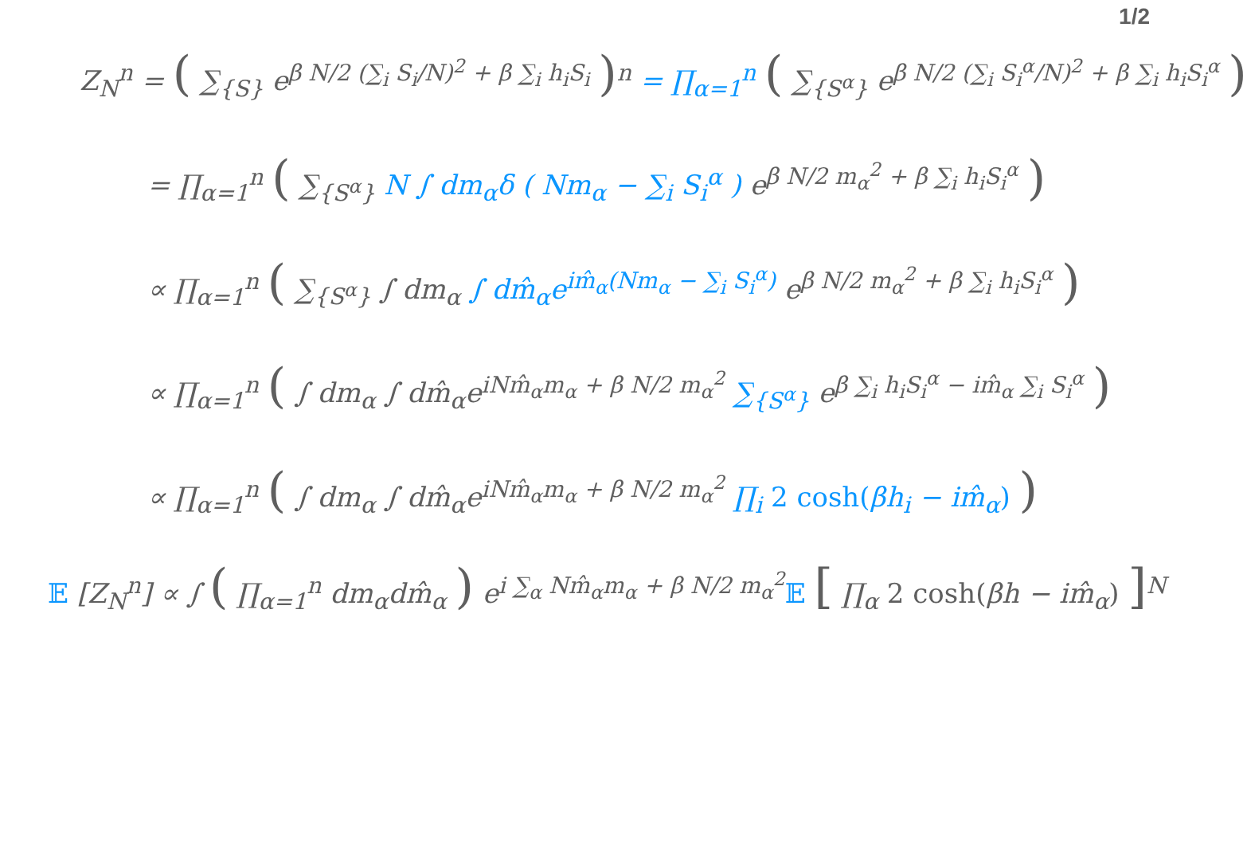1/2
Z<sub>N</sub><sup>n</sup> = ( ∑<sub>{S}</sub> e<sup>β N/2 (∑<sub>i</sub> S<sub>i</sub>/N)<sup>2</sup> + β ∑<sub>i</sub> h<sub>i</sub>S<sub>i</sub></sup> )<sup>n</sup> = ∏<sub>α=1</sub><sup>n</sup> ( ∑<sub>{S<sup>α</sup>}</sub> e<sup>β N/2 (∑<sub>i</sub> S<sub>i</sub><sup>α</sup>/N)<sup>2</sup> + β ∑<sub>i</sub> h<sub>i</sub>S<sub>i</sub><sup>α</sup></sup> )
= ∏<sub>α=1</sub><sup>n</sup> ( ∑<sub>{S<sup>α</sup>}</sub> N ∫ dm<sub>α</sub>δ ( Nm<sub>α</sub> − ∑<sub>i</sub> S<sub>i</sub><sup>α</sup> ) e<sup>β N/2 m<sub>α</sub><sup>2</sup> + β ∑<sub>i</sub> h<sub>i</sub>S<sub>i</sub><sup>α</sup></sup> )
∝ ∏<sub>α=1</sub><sup>n</sup> ( ∑<sub>{S<sup>α</sup>}</sub> ∫ dm<sub>α</sub> ∫ dm̂<sub>α</sub>e<sup>im̂<sub>α</sub>(Nm<sub>α</sub> − ∑<sub>i</sub> S<sub>i</sub><sup>α</sup>)</sup> e<sup>β N/2 m<sub>α</sub><sup>2</sup> + β ∑<sub>i</sub> h<sub>i</sub>S<sub>i</sub><sup>α</sup></sup> )
∝ ∏<sub>α=1</sub><sup>n</sup> ( ∫ dm<sub>α</sub> ∫ dm̂<sub>α</sub>e<sup>iNm̂<sub>α</sub>m<sub>α</sub> + β N/2 m<sub>α</sub><sup>2</sup></sup> ∑<sub>{S<sup>α</sup>}</sub> e<sup>β ∑<sub>i</sub> h<sub>i</sub>S<sub>i</sub><sup>α</sup> − im̂<sub>α</sub> ∑<sub>i</sub> S<sub>i</sub><sup>α</sup></sup> )
∝ ∏<sub>α=1</sub><sup>n</sup> ( ∫ dm<sub>α</sub> ∫ dm̂<sub>α</sub>e<sup>iNm̂<sub>α</sub>m<sub>α</sub> + β N/2 m<sub>α</sub><sup>2</sup></sup> ∏<sub>i</sub> 2 cosh(βh<sub>i</sub> − im̂<sub>α</sub>) )
𝔼 [Z<sub>N</sub><sup>n</sup>] ∝ ∫ ( ∏<sub>α=1</sub><sup>n</sup> dm<sub>α</sub>dm̂<sub>α</sub> ) e<sup>i ∑<sub>α</sub> Nm̂<sub>α</sub>m<sub>α</sub> + β N/2 m<sub>α</sub><sup>2</sup></sup>𝔼 [ ∏<sub>α</sub> 2 cosh(βh − im̂<sub>α</sub>) ]<sup>N</sup>